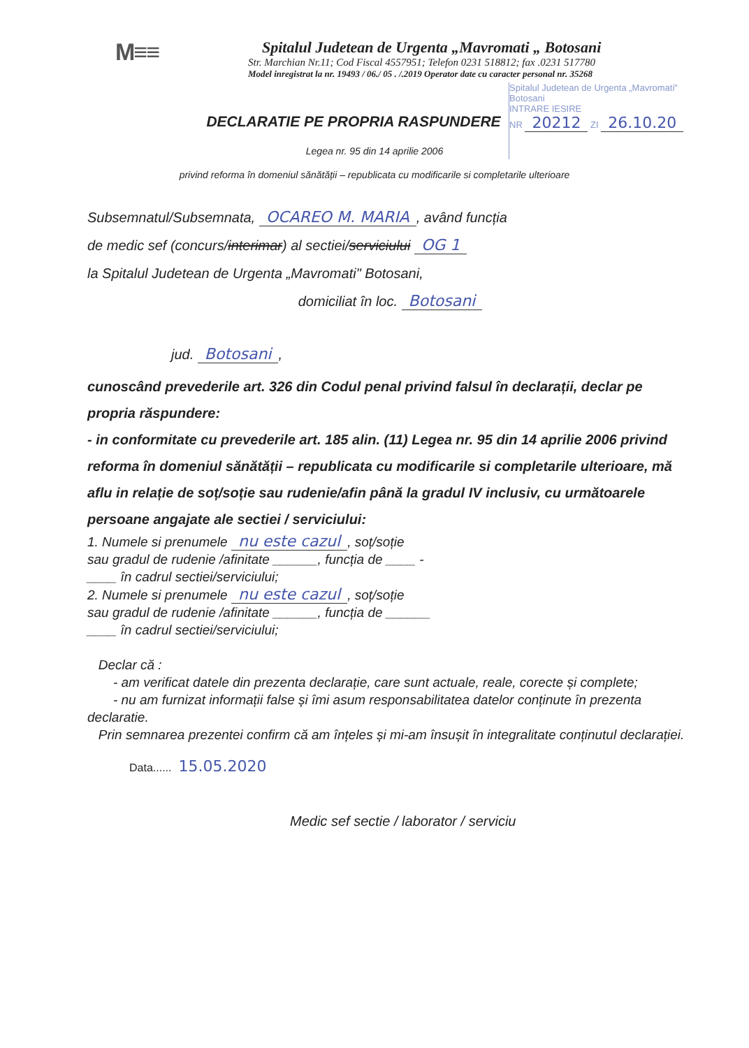M≡≡
Spitalul Judetean de Urgenta „Mavromati „ Botosani
Str. Marchian Nr.11; Cod Fiscal 4557951; Telefon 0231 518812; fax .0231 517780
Model inregistrat la nr. 19493 / 06./ 05 . /.2019 Operator date cu caracter personal nr. 35268
Spitalul Judetean de Urgenta „Mavromati" Botosani
INTRARE IESIRE
NR 20212 ZI 26.10.20
DECLARATIE PE PROPRIA RASPUNDERE
Legea nr. 95 din 14 aprilie 2006
privind reforma în domeniul sănătății – republicata cu modificarile si completarile ulterioare
Subsemnatul/Subsemnata, OCAREO M. MARIA, având funcția
de medic sef (concurs/interimar) al sectiei/serviciului OG 1
la Spitalul Judetean de Urgenta „Mavromati" Botosani,
domiciliat în loc. Botosani
jud. Botosani,
cunoscând prevederile art. 326 din Codul penal privind falsul în declarații, declar pe propria răspundere:
- in conformitate cu prevederile art. 185 alin. (11) Legea nr. 95 din 14 aprilie 2006 privind reforma în domeniul sănătății – republicata cu modificarile si completarile ulterioare, mă aflu in relație de soț/soție sau rudenie/afin până la gradul IV inclusiv, cu următoarele persoane angajate ale sectiei / serviciului:
1. Numele si prenumele nu este cazul, soț/soție
sau gradul de rudenie /afinitate ______, funcția de ____ -
____ în cadrul sectiei/serviciului;
2. Numele si prenumele nu este cazul, soț/soție
sau gradul de rudenie /afinitate ______, funcția de ______
____ în cadrul sectiei/serviciului;
Declar că :
- am verificat datele din prezenta declarație, care sunt actuale, reale, corecte și complete;
- nu am furnizat informații false și îmi asum responsabilitatea datelor conținute în prezenta declaratie.
Prin semnarea prezentei confirm că am înțeles și mi-am însușit în integralitate conținutul declarației.
Data...... 15.05.2020
Medic sef sectie / laborator / serviciu